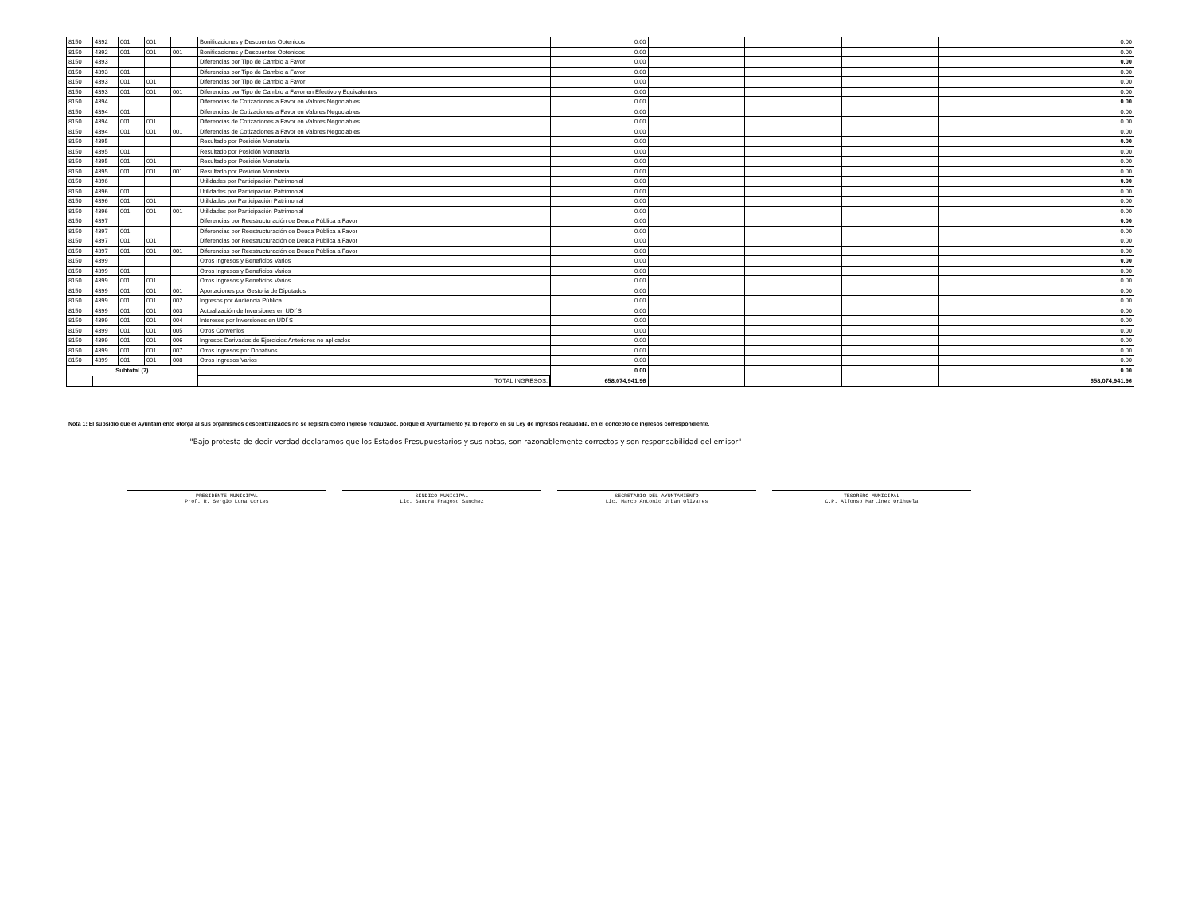| 8150 | 4392 | 001 | 001 | | Bonificaciones y Descuentos Obtenidos | 0.00 | | | | | 0.00 |
| 8150 | 4392 | 001 | 001 | 001 | Bonificaciones y Descuentos Obtenidos | 0.00 | | | | | 0.00 |
| 8150 | 4393 | | | | Diferencias por Tipo de Cambio a Favor | 0.00 | | | | | 0.00 |
| 8150 | 4393 | 001 | | | Diferencias por Tipo de Cambio a Favor | 0.00 | | | | | 0.00 |
| 8150 | 4393 | 001 | 001 | | Diferencias por Tipo de Cambio a Favor | 0.00 | | | | | 0.00 |
| 8150 | 4393 | 001 | 001 | 001 | Diferencias por Tipo de Cambio a Favor en Efectivo y Equivalentes | 0.00 | | | | | 0.00 |
| 8150 | 4394 | | | | Diferencias de Cotizaciones a Favor en Valores Negociables | 0.00 | | | | | 0.00 |
| 8150 | 4394 | 001 | | | Diferencias de Cotizaciones a Favor en Valores Negociables | 0.00 | | | | | 0.00 |
| 8150 | 4394 | 001 | 001 | | Diferencias de Cotizaciones a Favor en Valores Negociables | 0.00 | | | | | 0.00 |
| 8150 | 4394 | 001 | 001 | 001 | Diferencias de Cotizaciones a Favor en Valores Negociables | 0.00 | | | | | 0.00 |
| 8150 | 4395 | | | | Resultado por Posición Monetaria | 0.00 | | | | | 0.00 |
| 8150 | 4395 | 001 | | | Resultado por Posición Monetaria | 0.00 | | | | | 0.00 |
| 8150 | 4395 | 001 | 001 | | Resultado por Posición Monetaria | 0.00 | | | | | 0.00 |
| 8150 | 4395 | 001 | 001 | 001 | Resultado por Posición Monetaria | 0.00 | | | | | 0.00 |
| 8150 | 4396 | | | | Utilidades por Participación Patrimonial | 0.00 | | | | | 0.00 |
| 8150 | 4396 | 001 | | | Utilidades por Participación Patrimonial | 0.00 | | | | | 0.00 |
| 8150 | 4396 | 001 | 001 | | Utilidades por Participación Patrimonial | 0.00 | | | | | 0.00 |
| 8150 | 4396 | 001 | 001 | 001 | Utilidades por Participación Patrimonial | 0.00 | | | | | 0.00 |
| 8150 | 4397 | | | | Diferencias por Reestructuración de Deuda Pública a Favor | 0.00 | | | | | 0.00 |
| 8150 | 4397 | 001 | | | Diferencias por Reestructuración de Deuda Pública a Favor | 0.00 | | | | | 0.00 |
| 8150 | 4397 | 001 | 001 | | Diferencias por Reestructuración de Deuda Pública a Favor | 0.00 | | | | | 0.00 |
| 8150 | 4397 | 001 | 001 | 001 | Diferencias por Reestructuración de Deuda Pública a Favor | 0.00 | | | | | 0.00 |
| 8150 | 4399 | | | | Otros Ingresos y Beneficios Varios | 0.00 | | | | | 0.00 |
| 8150 | 4399 | 001 | | | Otros Ingresos y Beneficios Varios | 0.00 | | | | | 0.00 |
| 8150 | 4399 | 001 | 001 | | Otros Ingresos y Beneficios Varios | 0.00 | | | | | 0.00 |
| 8150 | 4399 | 001 | 001 | 001 | Aportaciones por Gestoria de Diputados | 0.00 | | | | | 0.00 |
| 8150 | 4399 | 001 | 001 | 002 | Ingresos por Audiencia Pública | 0.00 | | | | | 0.00 |
| 8150 | 4399 | 001 | 001 | 003 | Actualización de Inversiones en UDI´S | 0.00 | | | | | 0.00 |
| 8150 | 4399 | 001 | 001 | 004 | Intereses por Inversiones en UDI´S | 0.00 | | | | | 0.00 |
| 8150 | 4399 | 001 | 001 | 005 | Otros Convenios | 0.00 | | | | | 0.00 |
| 8150 | 4399 | 001 | 001 | 006 | Ingresos Derivados de Ejercicios Anteriores no aplicados | 0.00 | | | | | 0.00 |
| 8150 | 4399 | 001 | 001 | 007 | Otros Ingresos por Donativos | 0.00 | | | | | 0.00 |
| 8150 | 4399 | 001 | 001 | 008 | Otros Ingresos Varios | 0.00 | | | | | 0.00 |
| Subtotal (7) | | | | | | 0.00 | | | | | 0.00 |
| | | | | | TOTAL INGRESOS: | 658,074,941.96 | | | | | 658,074,941.96 |
Nota 1: El subsidio que el Ayuntamiento otorga al sus organismos descentralizados no se registra como ingreso recaudado, porque el Ayuntamiento ya lo reportó en su Ley de ingresos recaudada, en el concepto de ingresos correspondiente.
"Bajo protesta de decir verdad declaramos que los Estados Presupuestarios y sus notas, son razonablemente correctos y son responsabilidad del emisor"
PRESIDENTE MUNICIPAL
Prof. R. Sergio Luna Cortes
SINDICO MUNICIPAL
Lic. Sandra Fragoso Sanchez
SECRETARIO DEL AYUNTAMIENTO
Lic. Marco Antonio Urban Olivares
TESORERO MUNICIPAL
C.P. Alfonso Martinez Orihuela